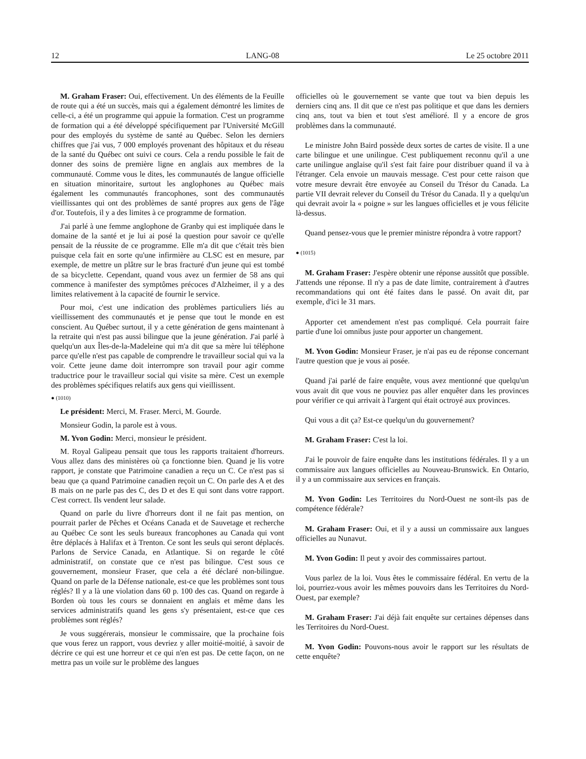12 LANG-08 Le 25 octobre 2011
M. Graham Fraser: Oui, effectivement. Un des éléments de la Feuille de route qui a été un succès, mais qui a également démontré les limites de celle-ci, a été un programme qui appuie la formation. C'est un programme de formation qui a été développé spécifiquement par l'Université McGill pour des employés du système de santé au Québec. Selon les derniers chiffres que j'ai vus, 7 000 employés provenant des hôpitaux et du réseau de la santé du Québec ont suivi ce cours. Cela a rendu possible le fait de donner des soins de première ligne en anglais aux membres de la communauté. Comme vous le dites, les communautés de langue officielle en situation minoritaire, surtout les anglophones au Québec mais également les communautés francophones, sont des communautés vieillissantes qui ont des problèmes de santé propres aux gens de l'âge d'or. Toutefois, il y a des limites à ce programme de formation.
J'ai parlé à une femme anglophone de Granby qui est impliquée dans le domaine de la santé et je lui ai posé la question pour savoir ce qu'elle pensait de la réussite de ce programme. Elle m'a dit que c'était très bien puisque cela fait en sorte qu'une infirmière au CLSC est en mesure, par exemple, de mettre un plâtre sur le bras fracturé d'un jeune qui est tombé de sa bicyclette. Cependant, quand vous avez un fermier de 58 ans qui commence à manifester des symptômes précoces d'Alzheimer, il y a des limites relativement à la capacité de fournir le service.
Pour moi, c'est une indication des problèmes particuliers liés au vieillissement des communautés et je pense que tout le monde en est conscient. Au Québec surtout, il y a cette génération de gens maintenant à la retraite qui n'est pas aussi bilingue que la jeune génération. J'ai parlé à quelqu'un aux Îles-de-la-Madeleine qui m'a dit que sa mère lui téléphone parce qu'elle n'est pas capable de comprendre le travailleur social qui va la voir. Cette jeune dame doit interrompre son travail pour agir comme traductrice pour le travailleur social qui visite sa mère. C'est un exemple des problèmes spécifiques relatifs aux gens qui vieillissent.
● (1010)
Le président: Merci, M. Fraser. Merci, M. Gourde.
Monsieur Godin, la parole est à vous.
M. Yvon Godin: Merci, monsieur le président.
M. Royal Galipeau pensait que tous les rapports traitaient d'horreurs. Vous allez dans des ministères où ça fonctionne bien. Quand je lis votre rapport, je constate que Patrimoine canadien a reçu un C. Ce n'est pas si beau que ça quand Patrimoine canadien reçoit un C. On parle des A et des B mais on ne parle pas des C, des D et des E qui sont dans votre rapport. C'est correct. Ils vendent leur salade.
Quand on parle du livre d'horreurs dont il ne fait pas mention, on pourrait parler de Pêches et Océans Canada et de Sauvetage et recherche au Québec Ce sont les seuls bureaux francophones au Canada qui vont être déplacés à Halifax et à Trenton. Ce sont les seuls qui seront déplacés. Parlons de Service Canada, en Atlantique. Si on regarde le côté administratif, on constate que ce n'est pas bilingue. C'est sous ce gouvernement, monsieur Fraser, que cela a été déclaré non-bilingue. Quand on parle de la Défense nationale, est-ce que les problèmes sont tous réglés? Il y a là une violation dans 60 p. 100 des cas. Quand on regarde à Borden où tous les cours se donnaient en anglais et même dans les services administratifs quand les gens s'y présentaient, est-ce que ces problèmes sont réglés?
Je vous suggérerais, monsieur le commissaire, que la prochaine fois que vous ferez un rapport, vous devriez y aller moitié-moitié, à savoir de décrire ce qui est une horreur et ce qui n'en est pas. De cette façon, on ne mettra pas un voile sur le problème des langues
officielles où le gouvernement se vante que tout va bien depuis les derniers cinq ans. Il dit que ce n'est pas politique et que dans les derniers cinq ans, tout va bien et tout s'est amélioré. Il y a encore de gros problèmes dans la communauté.
Le ministre John Baird possède deux sortes de cartes de visite. Il a une carte bilingue et une unilingue. C'est publiquement reconnu qu'il a une carte unilingue anglaise qu'il s'est fait faire pour distribuer quand il va à l'étranger. Cela envoie un mauvais message. C'est pour cette raison que votre mesure devrait être envoyée au Conseil du Trésor du Canada. La partie VII devrait relever du Conseil du Trésor du Canada. Il y a quelqu'un qui devrait avoir la « poigne » sur les langues officielles et je vous félicite là-dessus.
Quand pensez-vous que le premier ministre répondra à votre rapport?
● (1015)
M. Graham Fraser: J'espère obtenir une réponse aussitôt que possible. J'attends une réponse. Il n'y a pas de date limite, contrairement à d'autres recommandations qui ont été faites dans le passé. On avait dit, par exemple, d'ici le 31 mars.
Apporter cet amendement n'est pas compliqué. Cela pourrait faire partie d'une loi omnibus juste pour apporter un changement.
M. Yvon Godin: Monsieur Fraser, je n'ai pas eu de réponse concernant l'autre question que je vous ai posée.
Quand j'ai parlé de faire enquête, vous avez mentionné que quelqu'un vous avait dit que vous ne pouviez pas aller enquêter dans les provinces pour vérifier ce qui arrivait à l'argent qui était octroyé aux provinces.
Qui vous a dit ça? Est-ce quelqu'un du gouvernement?
M. Graham Fraser: C'est la loi.
J'ai le pouvoir de faire enquête dans les institutions fédérales. Il y a un commissaire aux langues officielles au Nouveau-Brunswick. En Ontario, il y a un commissaire aux services en français.
M. Yvon Godin: Les Territoires du Nord-Ouest ne sont-ils pas de compétence fédérale?
M. Graham Fraser: Oui, et il y a aussi un commissaire aux langues officielles au Nunavut.
M. Yvon Godin: Il peut y avoir des commissaires partout.
Vous parlez de la loi. Vous êtes le commissaire fédéral. En vertu de la loi, pourriez-vous avoir les mêmes pouvoirs dans les Territoires du Nord-Ouest, par exemple?
M. Graham Fraser: J'ai déjà fait enquête sur certaines dépenses dans les Territoires du Nord-Ouest.
M. Yvon Godin: Pouvons-nous avoir le rapport sur les résultats de cette enquête?